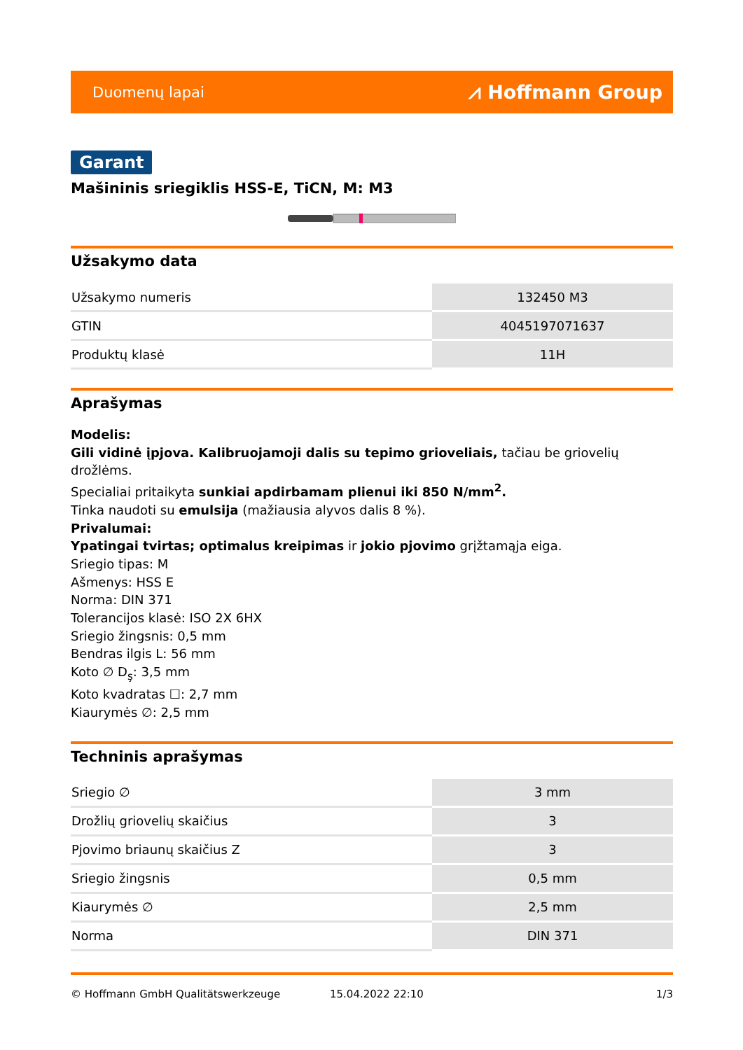Duomenų lapai ⩘ Hoffmann Group
Garant
Mašininis sriegiklis HSS-E, TiCN, M: M3
Užsakymo data
| Užsakymo numeris | 132450 M3 |
| GTIN | 4045197071637 |
| Produktų klasė | 11H |
Aprašymas
Modelis:
Gili vidinė įpjova. Kalibruojamoji dalis su tepimo grioveliais, tačiau be griovelių drožlėms.
Specialiai pritaikyta sunkiai apdirbamam plienui iki 850 N/mm<sup>2</sup>.
Tinka naudoti su emulsija (mažiausia alyvos dalis 8 %).
Privalumai:
Ypatingai tvirtas; optimalus kreipimas ir jokio pjovimo grįžtamąja eiga.
Sriegio tipas: M
Ašmenys: HSS E
Norma: DIN 371
Tolerancijos klasė: ISO 2X 6HX
Sriegio žingsnis: 0,5 mm
Bendras ilgis L: 56 mm
Koto ∅ D<sub>ş</sub>: 3,5 mm
Koto kvadratas ☐: 2,7 mm
Kiaurymės ∅: 2,5 mm
Techninis aprašymas
| Sriegio ∅ | 3 mm |
| Drožlių griovelių skaičius | 3 |
| Pjovimo briaunų skaičius Z | 3 |
| Sriegio žingsnis | 0,5 mm |
| Kiaurymės ∅ | 2,5 mm |
| Norma | DIN 371 |
© Hoffmann GmbH Qualitätswerkzeuge 15.04.2022 22:10 1/3